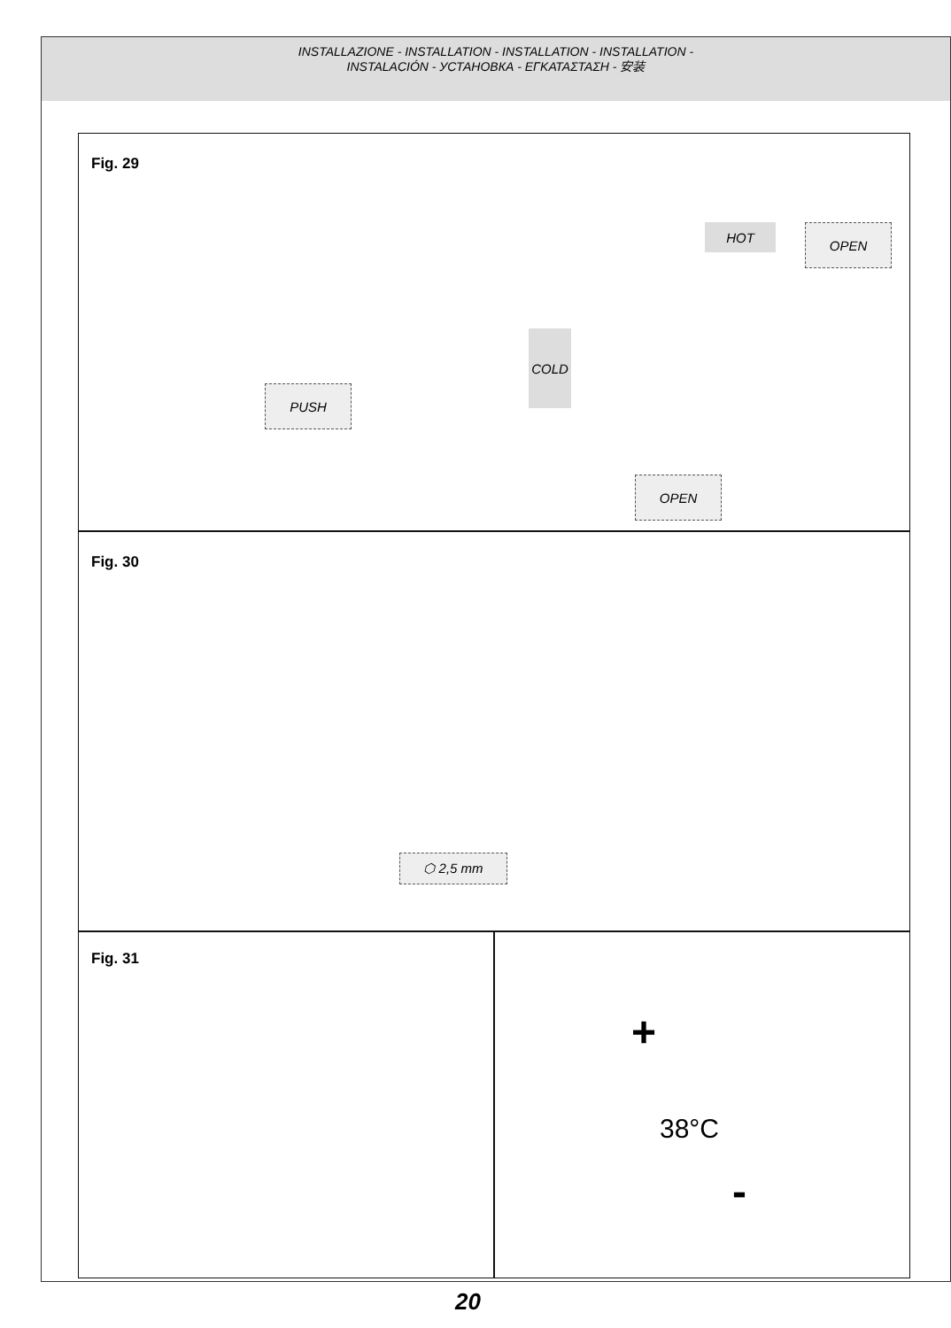INSTALLAZIONE - INSTALLATION - INSTALLATION - INSTALLATION -
INSTALACIÓN - УСТАНОВКА - ΕΓΚΑΤΑΣΤΑΣΗ - 安装
Fig. 29
OPEN
HOT
COLD
PUSH
OPEN
Fig. 30
⬡ 2,5 mm
Fig. 31
+
38°C
-
20